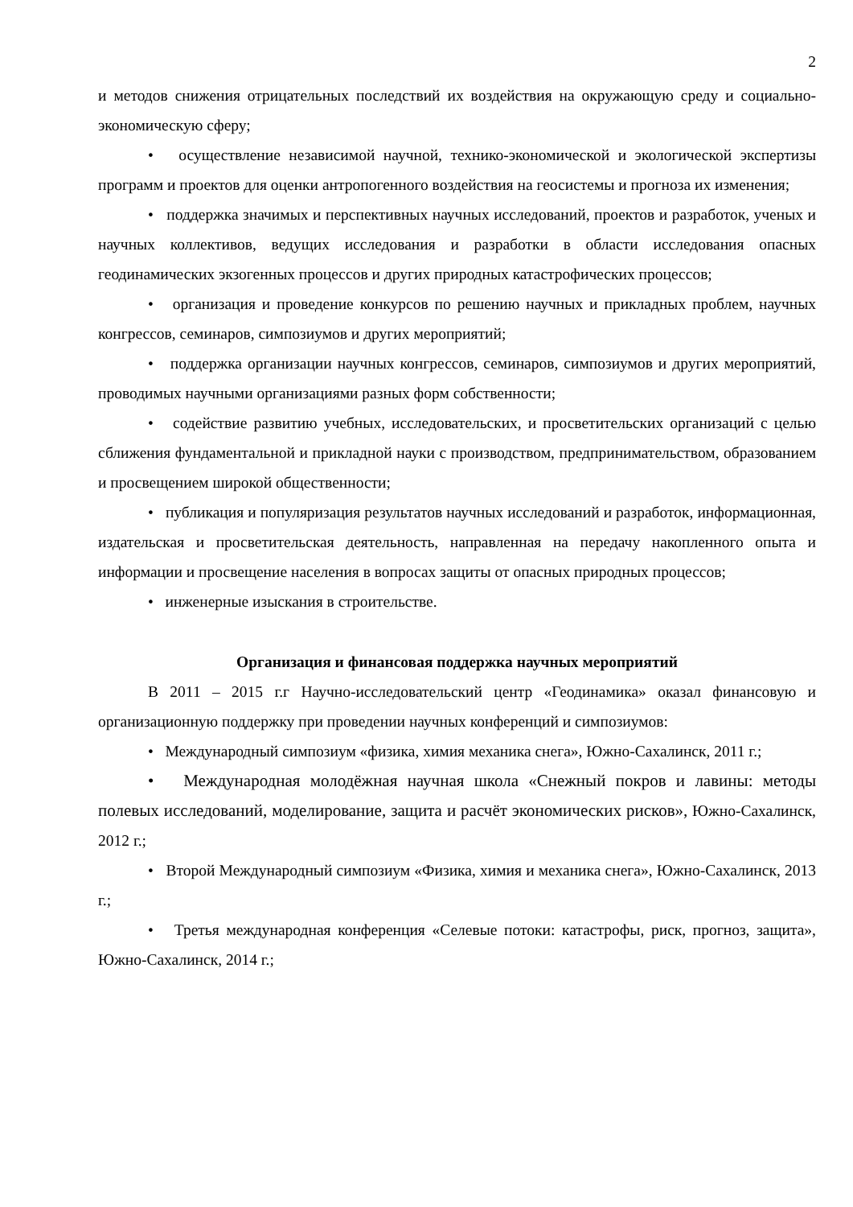2
и методов снижения отрицательных последствий их воздействия на окружающую среду и социально-экономическую сферу;
• осуществление независимой научной, технико-экономической и экологической экспертизы программ и проектов для оценки антропогенного воздействия на геосистемы и прогноза их изменения;
• поддержка значимых и перспективных научных исследований, проектов и разработок, ученых и научных коллективов, ведущих исследования и разработки в области исследования опасных геодинамических экзогенных процессов и других природных катастрофических процессов;
• организация и проведение конкурсов по решению научных и прикладных проблем, научных конгрессов, семинаров, симпозиумов и других мероприятий;
• поддержка организации научных конгрессов, семинаров, симпозиумов и других мероприятий, проводимых научными организациями разных форм собственности;
• содействие развитию учебных, исследовательских, и просветительских организаций с целью сближения фундаментальной и прикладной науки с производством, предпринимательством, образованием и просвещением широкой общественности;
• публикация и популяризация результатов научных исследований и разработок, информационная, издательская и просветительская деятельность, направленная на передачу накопленного опыта и информации и просвещение населения в вопросах защиты от опасных природных процессов;
• инженерные изыскания в строительстве.
Организация и финансовая поддержка научных мероприятий
В 2011 – 2015 г.г Научно-исследовательский центр «Геодинамика» оказал финансовую и организационную поддержку при проведении научных конференций и симпозиумов:
• Международный симпозиум «физика, химия механика снега», Южно-Сахалинск, 2011 г.;
• Международная молодёжная научная школа «Снежный покров и лавины: методы полевых исследований, моделирование, защита и расчёт экономических рисков», Южно-Сахалинск, 2012 г.;
• Второй Международный симпозиум «Физика, химия и механика снега», Южно-Сахалинск, 2013 г.;
• Третья международная конференция «Селевые потоки: катастрофы, риск, прогноз, защита», Южно-Сахалинск, 2014 г.;